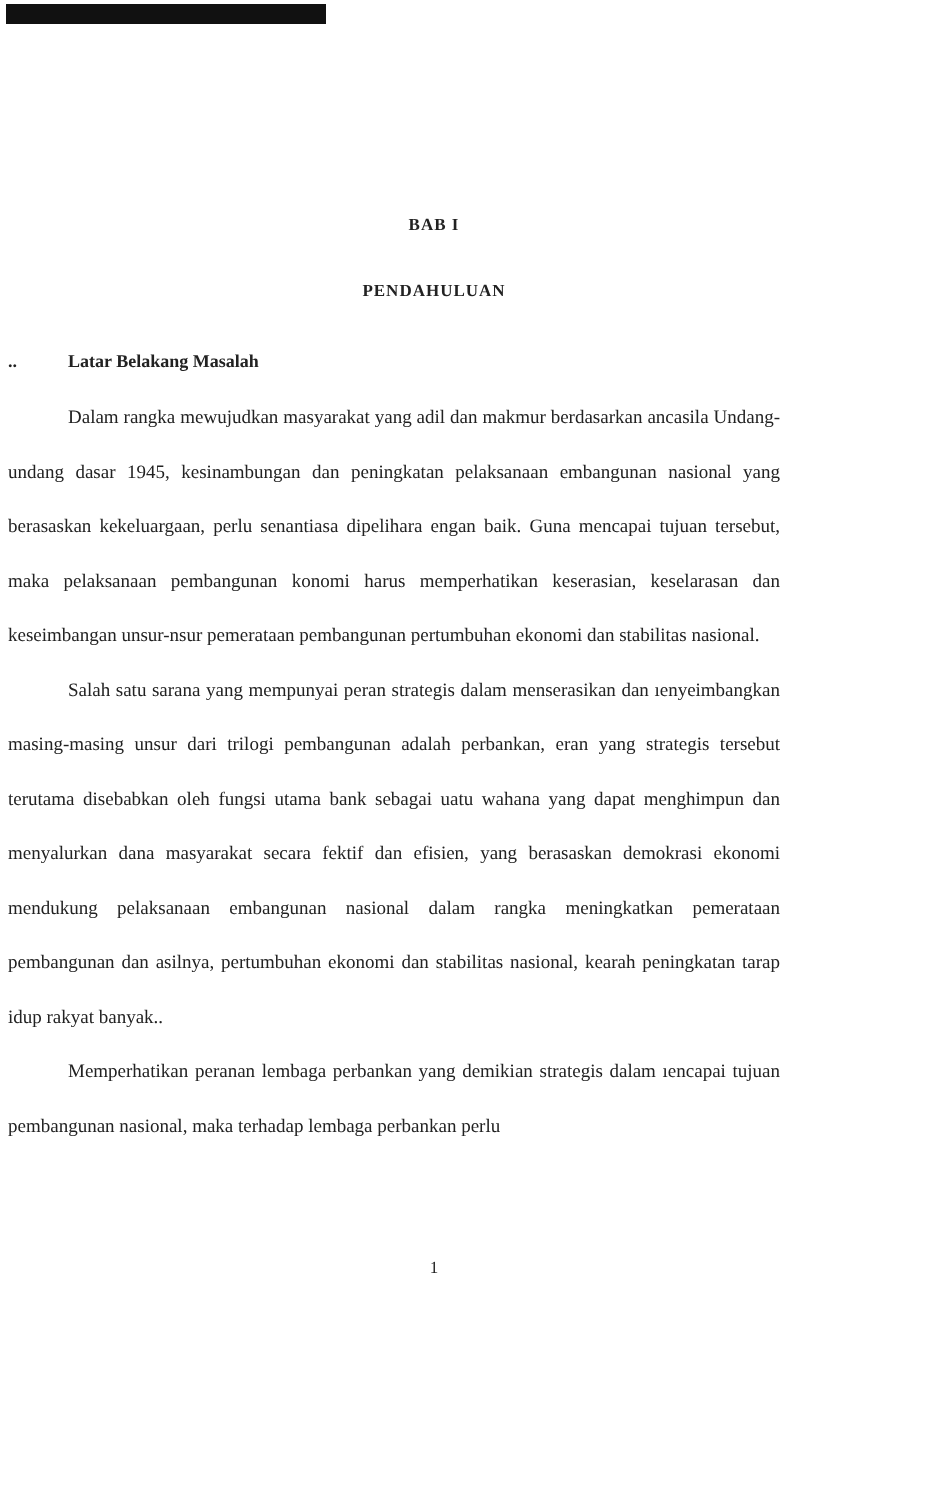BAB I
PENDAHULUAN
.. Latar Belakang Masalah
Dalam rangka mewujudkan masyarakat yang adil dan makmur berdasarkan ancasila Undang-undang dasar 1945, kesinambungan dan peningkatan pelaksanaan embangunan nasional yang berasaskan kekeluargaan, perlu senantiasa dipelihara engan baik. Guna mencapai tujuan tersebut, maka pelaksanaan pembangunan konomi harus memperhatikan keserasian, keselarasan dan keseimbangan unsur-nsur pemerataan pembangunan pertumbuhan ekonomi dan stabilitas nasional.
Salah satu sarana yang mempunyai peran strategis dalam menserasikan dan ıenyeimbangkan masing-masing unsur dari trilogi pembangunan adalah perbankan, eran yang strategis tersebut terutama disebabkan oleh fungsi utama bank sebagai uatu wahana yang dapat menghimpun dan menyalurkan dana masyarakat secara fektif dan efisien, yang berasaskan demokrasi ekonomi mendukung pelaksanaan embangunan nasional dalam rangka meningkatkan pemerataan pembangunan dan asilnya, pertumbuhan ekonomi dan stabilitas nasional, kearah peningkatan tarap idup rakyat banyak..
Memperhatikan peranan lembaga perbankan yang demikian strategis dalam ıencapai tujuan pembangunan nasional, maka terhadap lembaga perbankan perlu
1